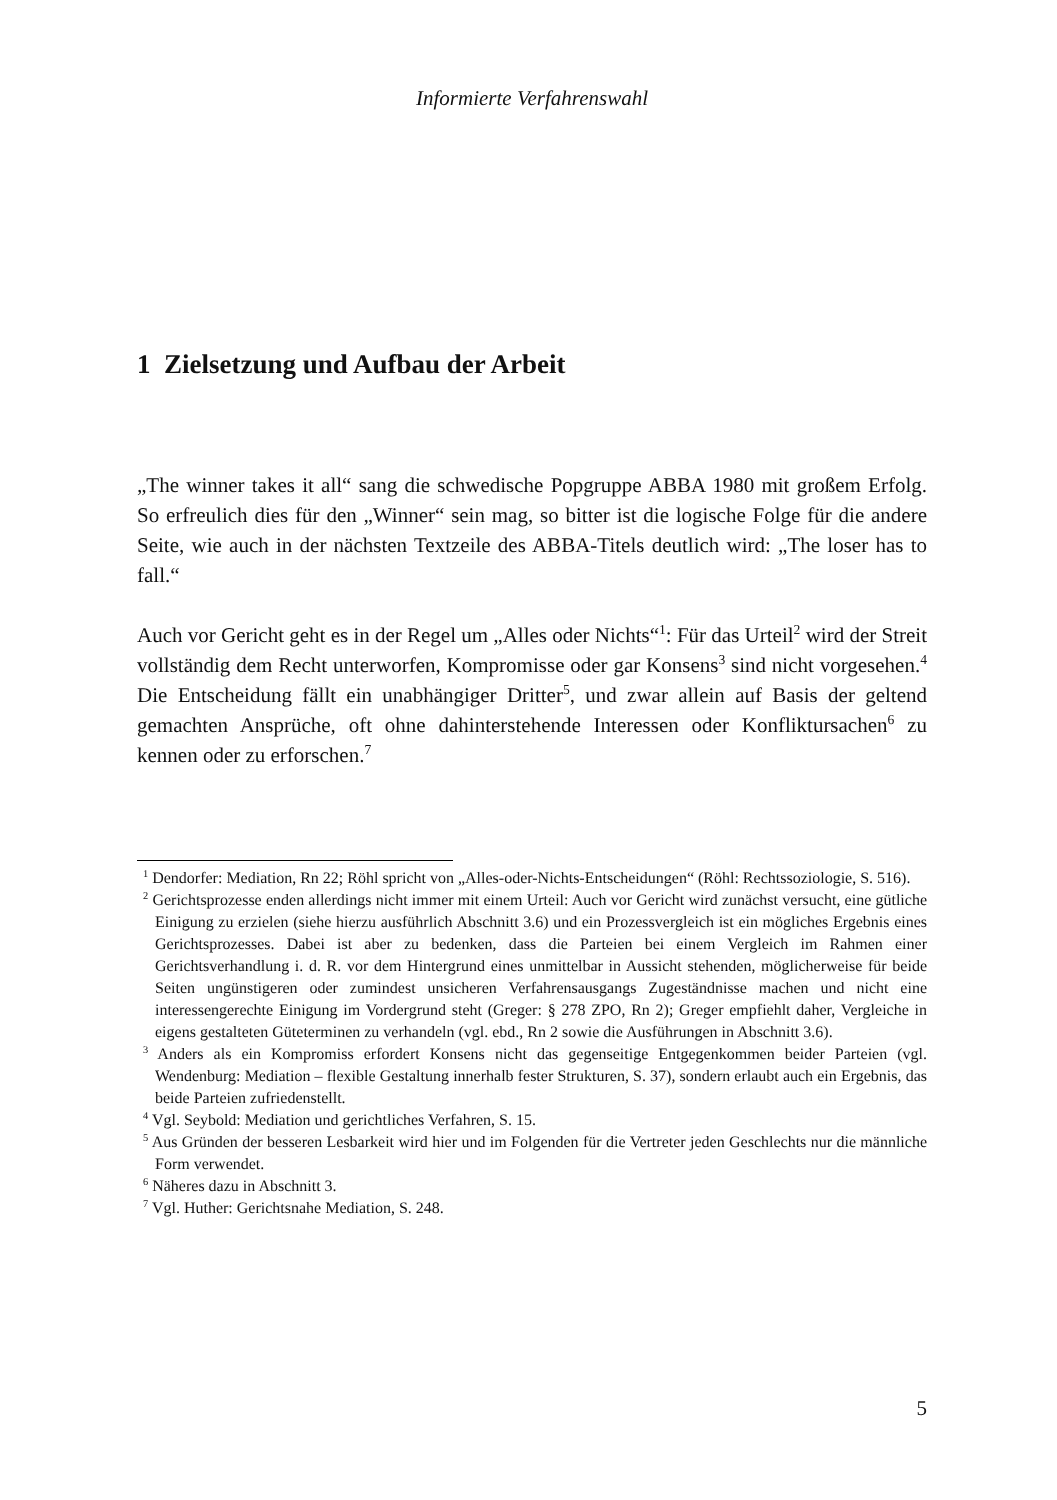Informierte Verfahrenswahl
1 Zielsetzung und Aufbau der Arbeit
„The winner takes it all“ sang die schwedische Popgruppe ABBA 1980 mit großem Erfolg. So erfreulich dies für den „Winner“ sein mag, so bitter ist die logische Folge für die andere Seite, wie auch in der nächsten Textzeile des ABBA-Titels deutlich wird: „The loser has to fall.“
Auch vor Gericht geht es in der Regel um „Alles oder Nichts“<sup>1</sup>: Für das Urteil<sup>2</sup> wird der Streit vollständig dem Recht unterworfen, Kompromisse oder gar Konsens<sup>3</sup> sind nicht vorgesehen.<sup>4</sup> Die Entscheidung fällt ein unabhängiger Dritter<sup>5</sup>, und zwar allein auf Basis der geltend gemachten Ansprüche, oft ohne dahinterstehende Interessen oder Konfliktursachen<sup>6</sup> zu kennen oder zu erforschen.<sup>7</sup>
<sup>1</sup> Dendorfer: Mediation, Rn 22; Röhl spricht von „Alles-oder-Nichts-Entscheidungen“ (Röhl: Rechtssoziologie, S. 516).
<sup>2</sup> Gerichtsprozesse enden allerdings nicht immer mit einem Urteil: Auch vor Gericht wird zunächst versucht, eine gütliche Einigung zu erzielen (siehe hierzu ausführlich Abschnitt 3.6) und ein Prozessvergleich ist ein mögliches Ergebnis eines Gerichtsprozesses. Dabei ist aber zu bedenken, dass die Parteien bei einem Vergleich im Rahmen einer Gerichtsverhandlung i. d. R. vor dem Hintergrund eines unmittelbar in Aussicht stehenden, möglicherweise für beide Seiten ungünstigeren oder zumindest unsicheren Verfahrensausgangs Zugeständnisse machen und nicht eine interessengerechte Einigung im Vordergrund steht (Greger: § 278 ZPO, Rn 2); Greger empfiehlt daher, Vergleiche in eigens gestalteten Güteterminen zu verhandeln (vgl. ebd., Rn 2 sowie die Ausführungen in Abschnitt 3.6).
<sup>3</sup> Anders als ein Kompromiss erfordert Konsens nicht das gegenseitige Entgegenkommen beider Parteien (vgl. Wendenburg: Mediation – flexible Gestaltung innerhalb fester Strukturen, S. 37), sondern erlaubt auch ein Ergebnis, das beide Parteien zufriedenstellt.
<sup>4</sup> Vgl. Seybold: Mediation und gerichtliches Verfahren, S. 15.
<sup>5</sup> Aus Gründen der besseren Lesbarkeit wird hier und im Folgenden für die Vertreter jeden Geschlechts nur die männliche Form verwendet.
<sup>6</sup> Näheres dazu in Abschnitt 3.
<sup>7</sup> Vgl. Huther: Gerichtsnahe Mediation, S. 248.
5